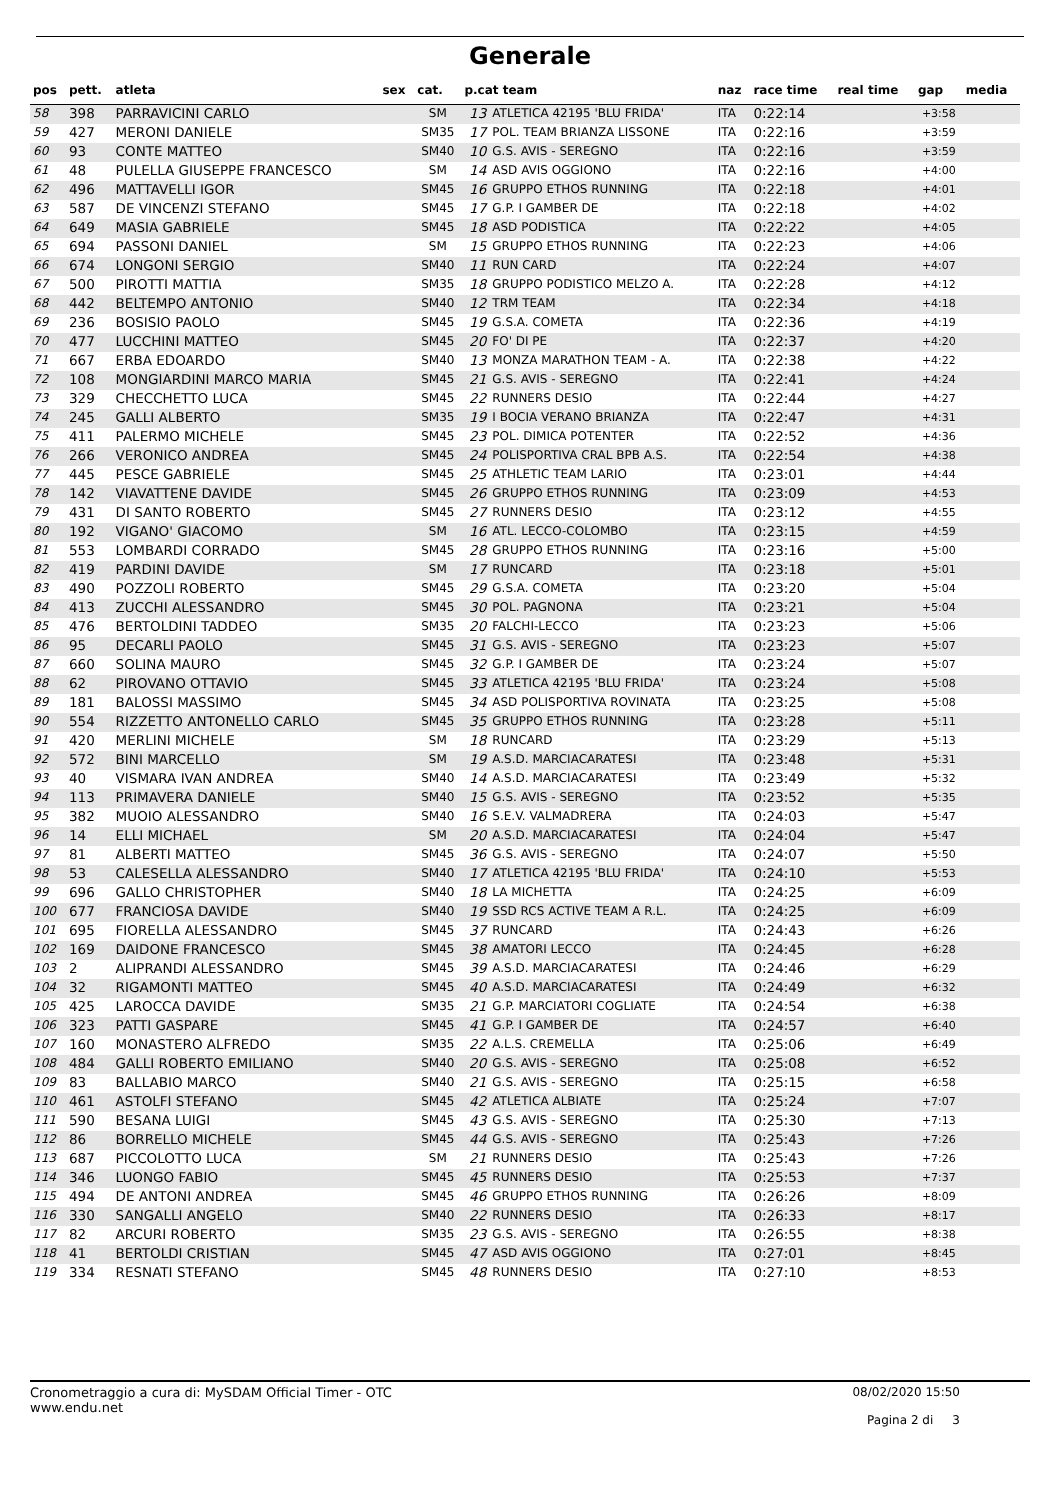Generale
| pos | pett. | atleta | sex | cat. | p.cat team | | naz | race time | real time | gap | media |
| --- | --- | --- | --- | --- | --- | --- | --- | --- | --- | --- | --- |
| 58 | 398 | PARRAVICINI CARLO | | SM | 13 | ATLETICA 42195 'BLU FRIDA' | ITA | 0:22:14 | | +3:58 | |
| 59 | 427 | MERONI DANIELE | | SM35 | 17 | POL. TEAM BRIANZA LISSONE | ITA | 0:22:16 | | +3:59 | |
| 60 | 93 | CONTE MATTEO | | SM40 | 10 | G.S. AVIS - SEREGNO | ITA | 0:22:16 | | +3:59 | |
| 61 | 48 | PULELLA GIUSEPPE FRANCESCO | | SM | 14 | ASD AVIS OGGIONO | ITA | 0:22:16 | | +4:00 | |
| 62 | 496 | MATTAVELLI IGOR | | SM45 | 16 | GRUPPO ETHOS RUNNING | ITA | 0:22:18 | | +4:01 | |
| 63 | 587 | DE VINCENZI STEFANO | | SM45 | 17 | G.P. I GAMBER DE | ITA | 0:22:18 | | +4:02 | |
| 64 | 649 | MASIA GABRIELE | | SM45 | 18 | ASD PODISTICA | ITA | 0:22:22 | | +4:05 | |
| 65 | 694 | PASSONI DANIEL | | SM | 15 | GRUPPO ETHOS RUNNING | ITA | 0:22:23 | | +4:06 | |
| 66 | 674 | LONGONI SERGIO | | SM40 | 11 | RUN CARD | ITA | 0:22:24 | | +4:07 | |
| 67 | 500 | PIROTTI MATTIA | | SM35 | 18 | GRUPPO PODISTICO MELZO A. | ITA | 0:22:28 | | +4:12 | |
| 68 | 442 | BELTEMPO ANTONIO | | SM40 | 12 | TRM TEAM | ITA | 0:22:34 | | +4:18 | |
| 69 | 236 | BOSISIO PAOLO | | SM45 | 19 | G.S.A. COMETA | ITA | 0:22:36 | | +4:19 | |
| 70 | 477 | LUCCHINI MATTEO | | SM45 | 20 | FO' DI PE | ITA | 0:22:37 | | +4:20 | |
| 71 | 667 | ERBA EDOARDO | | SM40 | 13 | MONZA MARATHON TEAM - A. | ITA | 0:22:38 | | +4:22 | |
| 72 | 108 | MONGIARDINI MARCO MARIA | | SM45 | 21 | G.S. AVIS - SEREGNO | ITA | 0:22:41 | | +4:24 | |
| 73 | 329 | CHECCHETTO LUCA | | SM45 | 22 | RUNNERS DESIO | ITA | 0:22:44 | | +4:27 | |
| 74 | 245 | GALLI ALBERTO | | SM35 | 19 | I BOCIA VERANO BRIANZA | ITA | 0:22:47 | | +4:31 | |
| 75 | 411 | PALERMO MICHELE | | SM45 | 23 | POL. DIMICA POTENTER | ITA | 0:22:52 | | +4:36 | |
| 76 | 266 | VERONICO ANDREA | | SM45 | 24 | POLISPORTIVA CRAL BPB A.S. | ITA | 0:22:54 | | +4:38 | |
| 77 | 445 | PESCE GABRIELE | | SM45 | 25 | ATHLETIC TEAM LARIO | ITA | 0:23:01 | | +4:44 | |
| 78 | 142 | VIAVATTENE DAVIDE | | SM45 | 26 | GRUPPO ETHOS RUNNING | ITA | 0:23:09 | | +4:53 | |
| 79 | 431 | DI SANTO ROBERTO | | SM45 | 27 | RUNNERS DESIO | ITA | 0:23:12 | | +4:55 | |
| 80 | 192 | VIGANO' GIACOMO | | SM | 16 | ATL. LECCO-COLOMBO | ITA | 0:23:15 | | +4:59 | |
| 81 | 553 | LOMBARDI CORRADO | | SM45 | 28 | GRUPPO ETHOS RUNNING | ITA | 0:23:16 | | +5:00 | |
| 82 | 419 | PARDINI DAVIDE | | SM | 17 | RUNCARD | ITA | 0:23:18 | | +5:01 | |
| 83 | 490 | POZZOLI ROBERTO | | SM45 | 29 | G.S.A. COMETA | ITA | 0:23:20 | | +5:04 | |
| 84 | 413 | ZUCCHI ALESSANDRO | | SM45 | 30 | POL. PAGNONA | ITA | 0:23:21 | | +5:04 | |
| 85 | 476 | BERTOLDINI TADDEO | | SM35 | 20 | FALCHI-LECCO | ITA | 0:23:23 | | +5:06 | |
| 86 | 95 | DECARLI PAOLO | | SM45 | 31 | G.S. AVIS - SEREGNO | ITA | 0:23:23 | | +5:07 | |
| 87 | 660 | SOLINA MAURO | | SM45 | 32 | G.P. I GAMBER DE | ITA | 0:23:24 | | +5:07 | |
| 88 | 62 | PIROVANO OTTAVIO | | SM45 | 33 | ATLETICA 42195 'BLU FRIDA' | ITA | 0:23:24 | | +5:08 | |
| 89 | 181 | BALOSSI MASSIMO | | SM45 | 34 | ASD POLISPORTIVA ROVINATA | ITA | 0:23:25 | | +5:08 | |
| 90 | 554 | RIZZETTO ANTONELLO CARLO | | SM45 | 35 | GRUPPO ETHOS RUNNING | ITA | 0:23:28 | | +5:11 | |
| 91 | 420 | MERLINI MICHELE | | SM | 18 | RUNCARD | ITA | 0:23:29 | | +5:13 | |
| 92 | 572 | BINI MARCELLO | | SM | 19 | A.S.D. MARCIACARATESI | ITA | 0:23:48 | | +5:31 | |
| 93 | 40 | VISMARA IVAN ANDREA | | SM40 | 14 | A.S.D. MARCIACARATESI | ITA | 0:23:49 | | +5:32 | |
| 94 | 113 | PRIMAVERA DANIELE | | SM40 | 15 | G.S. AVIS - SEREGNO | ITA | 0:23:52 | | +5:35 | |
| 95 | 382 | MUOIO ALESSANDRO | | SM40 | 16 | S.E.V. VALMADRERA | ITA | 0:24:03 | | +5:47 | |
| 96 | 14 | ELLI MICHAEL | | SM | 20 | A.S.D. MARCIACARATESI | ITA | 0:24:04 | | +5:47 | |
| 97 | 81 | ALBERTI MATTEO | | SM45 | 36 | G.S. AVIS - SEREGNO | ITA | 0:24:07 | | +5:50 | |
| 98 | 53 | CALESELLA ALESSANDRO | | SM40 | 17 | ATLETICA 42195 'BLU FRIDA' | ITA | 0:24:10 | | +5:53 | |
| 99 | 696 | GALLO CHRISTOPHER | | SM40 | 18 | LA MICHETTA | ITA | 0:24:25 | | +6:09 | |
| 100 | 677 | FRANCIOSA DAVIDE | | SM40 | 19 | SSD RCS ACTIVE TEAM A R.L. | ITA | 0:24:25 | | +6:09 | |
| 101 | 695 | FIORELLA ALESSANDRO | | SM45 | 37 | RUNCARD | ITA | 0:24:43 | | +6:26 | |
| 102 | 169 | DAIDONE FRANCESCO | | SM45 | 38 | AMATORI LECCO | ITA | 0:24:45 | | +6:28 | |
| 103 | 2 | ALIPRANDI ALESSANDRO | | SM45 | 39 | A.S.D. MARCIACARATESI | ITA | 0:24:46 | | +6:29 | |
| 104 | 32 | RIGAMONTI MATTEO | | SM45 | 40 | A.S.D. MARCIACARATESI | ITA | 0:24:49 | | +6:32 | |
| 105 | 425 | LAROCCA DAVIDE | | SM35 | 21 | G.P. MARCIATORI COGLIATE | ITA | 0:24:54 | | +6:38 | |
| 106 | 323 | PATTI GASPARE | | SM45 | 41 | G.P. I GAMBER DE | ITA | 0:24:57 | | +6:40 | |
| 107 | 160 | MONASTERO ALFREDO | | SM35 | 22 | A.L.S. CREMELLA | ITA | 0:25:06 | | +6:49 | |
| 108 | 484 | GALLI ROBERTO EMILIANO | | SM40 | 20 | G.S. AVIS - SEREGNO | ITA | 0:25:08 | | +6:52 | |
| 109 | 83 | BALLABIO MARCO | | SM40 | 21 | G.S. AVIS - SEREGNO | ITA | 0:25:15 | | +6:58 | |
| 110 | 461 | ASTOLFI STEFANO | | SM45 | 42 | ATLETICA ALBIATE | ITA | 0:25:24 | | +7:07 | |
| 111 | 590 | BESANA LUIGI | | SM45 | 43 | G.S. AVIS - SEREGNO | ITA | 0:25:30 | | +7:13 | |
| 112 | 86 | BORRELLO MICHELE | | SM45 | 44 | G.S. AVIS - SEREGNO | ITA | 0:25:43 | | +7:26 | |
| 113 | 687 | PICCOLOTTO LUCA | | SM | 21 | RUNNERS DESIO | ITA | 0:25:43 | | +7:26 | |
| 114 | 346 | LUONGO FABIO | | SM45 | 45 | RUNNERS DESIO | ITA | 0:25:53 | | +7:37 | |
| 115 | 494 | DE ANTONI ANDREA | | SM45 | 46 | GRUPPO ETHOS RUNNING | ITA | 0:26:26 | | +8:09 | |
| 116 | 330 | SANGALLI ANGELO | | SM40 | 22 | RUNNERS DESIO | ITA | 0:26:33 | | +8:17 | |
| 117 | 82 | ARCURI ROBERTO | | SM35 | 23 | G.S. AVIS - SEREGNO | ITA | 0:26:55 | | +8:38 | |
| 118 | 41 | BERTOLDI CRISTIAN | | SM45 | 47 | ASD AVIS OGGIONO | ITA | 0:27:01 | | +8:45 | |
| 119 | 334 | RESNATI STEFANO | | SM45 | 48 | RUNNERS DESIO | ITA | 0:27:10 | | +8:53 | |
Cronometraggio a cura di: MySDAM Official Timer - OTC
www.endu.net
08/02/2020 15:50
Pagina 2 di 3